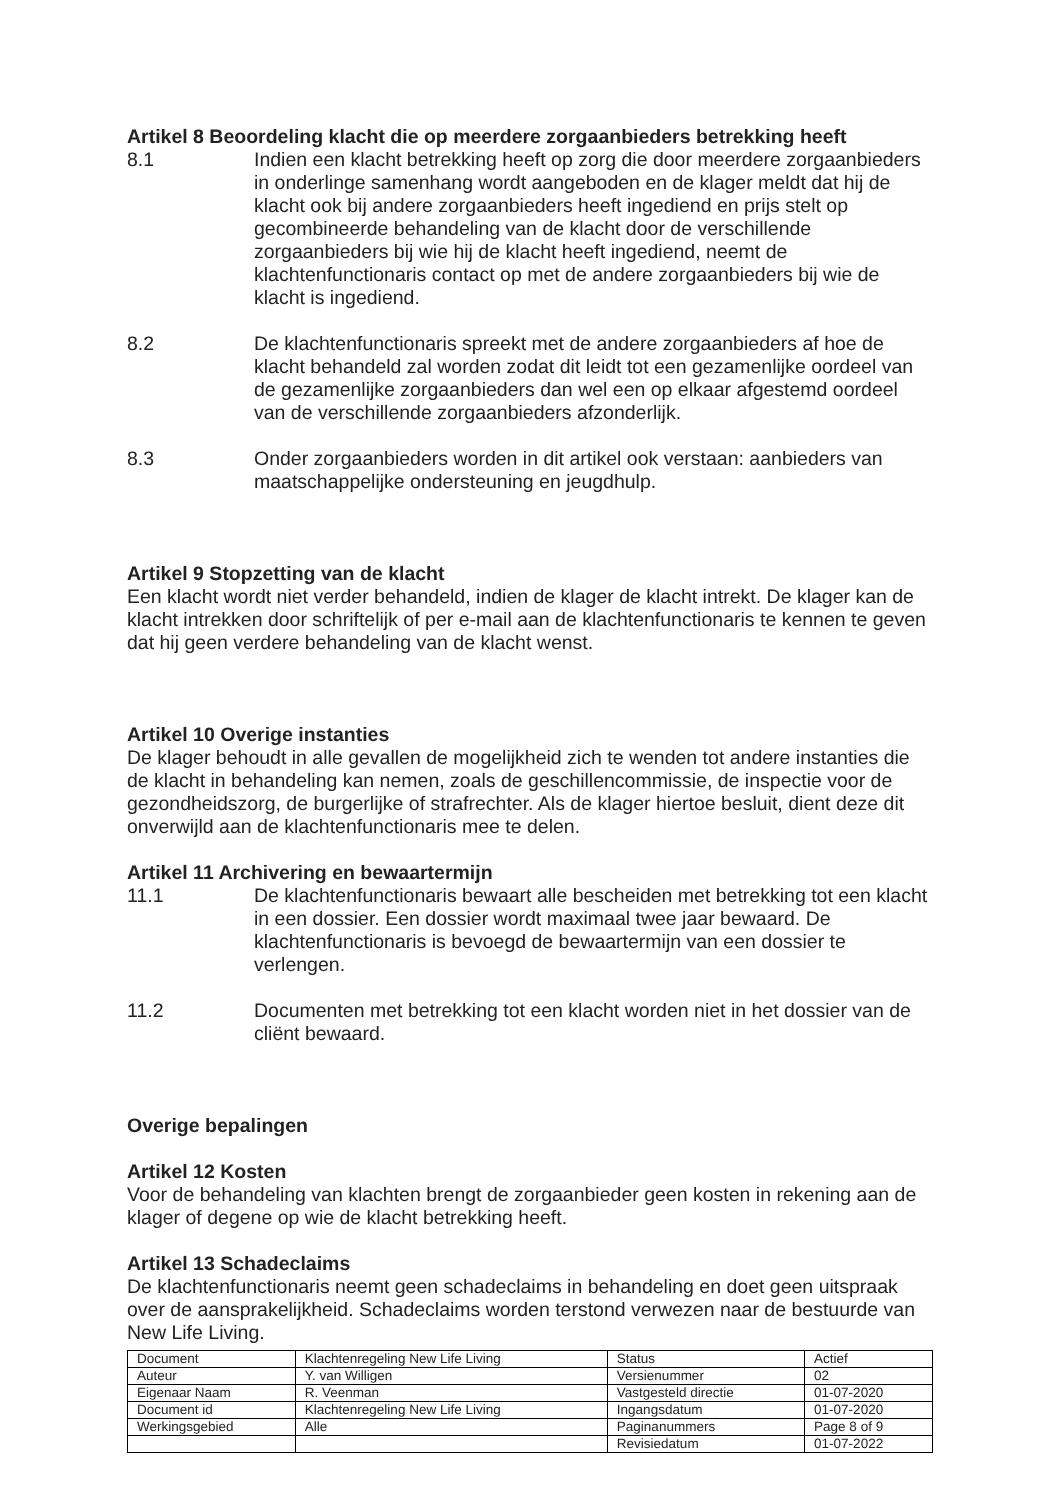Artikel 8 Beoordeling klacht die op meerdere zorgaanbieders betrekking heeft
8.1 Indien een klacht betrekking heeft op zorg die door meerdere zorgaanbieders in onderlinge samenhang wordt aangeboden en de klager meldt dat hij de klacht ook bij andere zorgaanbieders heeft ingediend en prijs stelt op gecombineerde behandeling van de klacht door de verschillende zorgaanbieders bij wie hij de klacht heeft ingediend, neemt de klachtenfunctionaris contact op met de andere zorgaanbieders bij wie de klacht is ingediend.
8.2 De klachtenfunctionaris spreekt met de andere zorgaanbieders af hoe de klacht behandeld zal worden zodat dit leidt tot een gezamenlijke oordeel van de gezamenlijke zorgaanbieders dan wel een op elkaar afgestemd oordeel van de verschillende zorgaanbieders afzonderlijk.
8.3 Onder zorgaanbieders worden in dit artikel ook verstaan: aanbieders van maatschappelijke ondersteuning en jeugdhulp.
Artikel 9 Stopzetting van de klacht
Een klacht wordt niet verder behandeld, indien de klager de klacht intrekt. De klager kan de klacht intrekken door schriftelijk of per e-mail aan de klachtenfunctionaris te kennen te geven dat hij geen verdere behandeling van de klacht wenst.
Artikel 10 Overige instanties
De klager behoudt in alle gevallen de mogelijkheid zich te wenden tot andere instanties die de klacht in behandeling kan nemen, zoals de geschillencommissie, de inspectie voor de gezondheidszorg, de burgerlijke of strafrechter. Als de klager hiertoe besluit, dient deze dit onverwijld aan de klachtenfunctionaris mee te delen.
Artikel 11 Archivering en bewaartermijn
11.1 De klachtenfunctionaris bewaart alle bescheiden met betrekking tot een klacht in een dossier. Een dossier wordt maximaal twee jaar bewaard. De klachtenfunctionaris is bevoegd de bewaartermijn van een dossier te verlengen.
11.2 Documenten met betrekking tot een klacht worden niet in het dossier van de cliënt bewaard.
Overige bepalingen
Artikel 12 Kosten
Voor de behandeling van klachten brengt de zorgaanbieder geen kosten in rekening aan de klager of degene op wie de klacht betrekking heeft.
Artikel 13 Schadeclaims
De klachtenfunctionaris neemt geen schadeclaims in behandeling en doet geen uitspraak over de aansprakelijkheid. Schadeclaims worden terstond verwezen naar de bestuurde van New Life Living.
| Document | Klachtenregeling New Life Living | Status | Actief |
| Auteur | Y. van Willigen | Versienummer | 02 |
| Eigenaar Naam | R. Veenman | Vastgesteld directie | 01-07-2020 |
| Document id | Klachtenregeling New Life Living | Ingangsdatum | 01-07-2020 |
| Werkingsgebied | Alle | Paginanummers | Page 8 of 9 |
| | | Revisiedatum | 01-07-2022 |